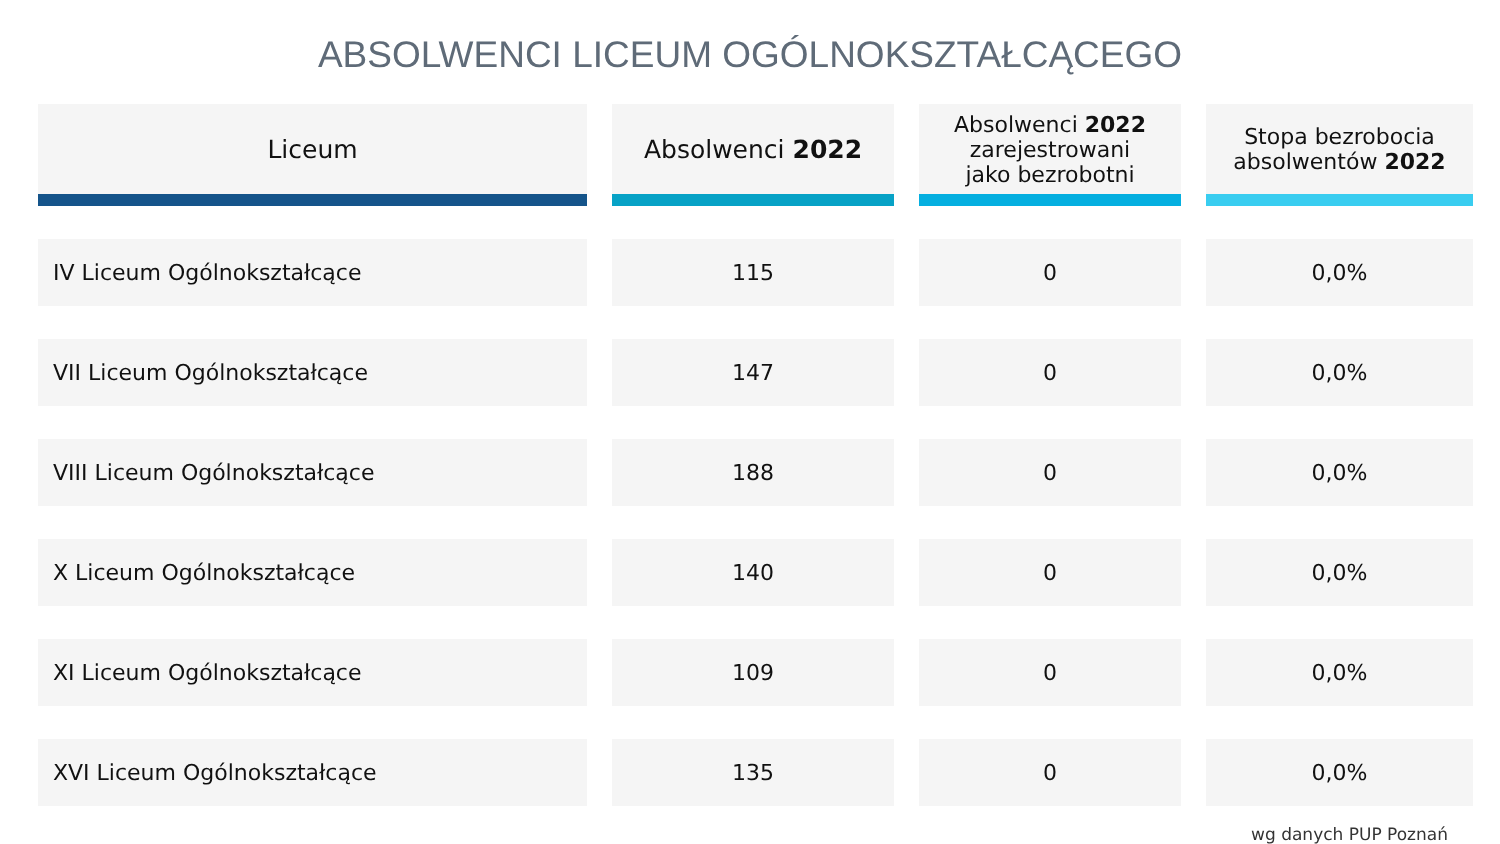ABSOLWENCI LICEUM OGÓLNOKSZTAŁCĄCEGO
| Liceum | Absolwenci 2022 | Absolwenci 2022 zarejestrowani jako bezrobotni | Stopa bezrobocia absolwentów 2022 |
| --- | --- | --- | --- |
| IV Liceum Ogólnokształcące | 115 | 0 | 0,0% |
| VII Liceum Ogólnokształcące | 147 | 0 | 0,0% |
| VIII Liceum Ogólnokształcące | 188 | 0 | 0,0% |
| X Liceum Ogólnokształcące | 140 | 0 | 0,0% |
| XI Liceum Ogólnokształcące | 109 | 0 | 0,0% |
| XVI Liceum Ogólnokształcące | 135 | 0 | 0,0% |
wg danych PUP Poznań